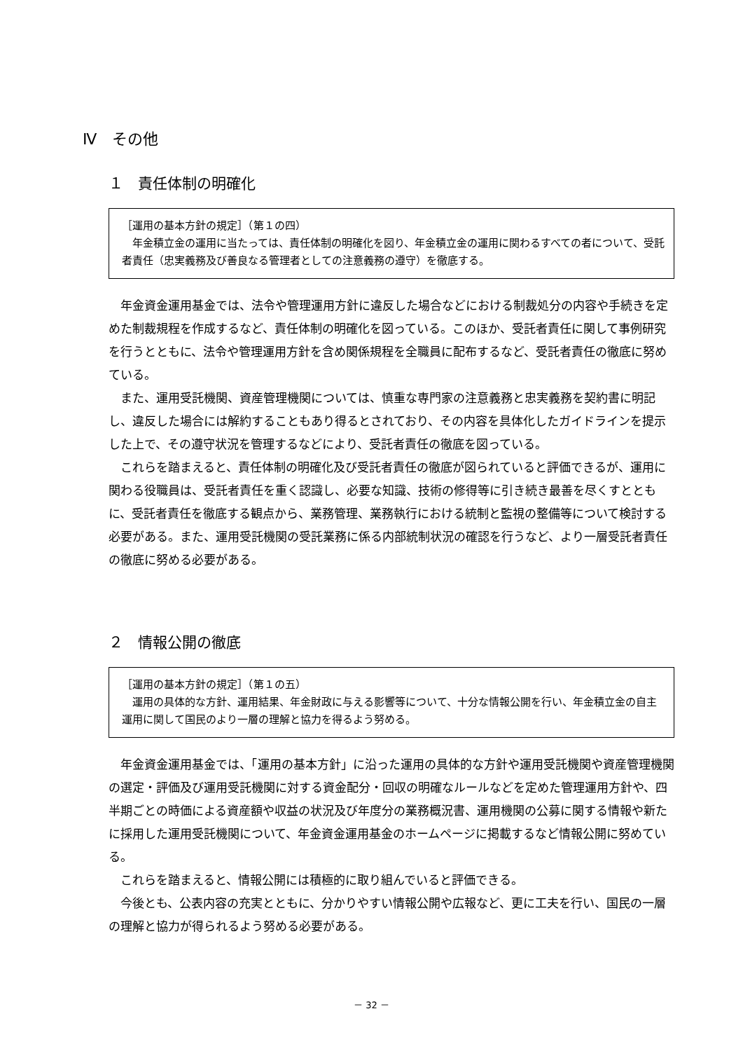Ⅳ　その他
１　責任体制の明確化
［運用の基本方針の規定］（第１の四）
　年金積立金の運用に当たっては、責任体制の明確化を図り、年金積立金の運用に関わるすべての者について、受託者責任（忠実義務及び善良なる管理者としての注意義務の遵守）を徹底する。
年金資金運用基金では、法令や管理運用方針に違反した場合などにおける制裁処分の内容や手続きを定めた制裁規程を作成するなど、責任体制の明確化を図っている。このほか、受託者責任に関して事例研究を行うとともに、法令や管理運用方針を含め関係規程を全職員に配布するなど、受託者責任の徹底に努めている。
また、運用受託機関、資産管理機関については、慎重な専門家の注意義務と忠実義務を契約書に明記し、違反した場合には解約することもあり得るとされており、その内容を具体化したガイドラインを提示した上で、その遵守状況を管理するなどにより、受託者責任の徹底を図っている。
これらを踏まえると、責任体制の明確化及び受託者責任の徹底が図られていると評価できるが、運用に関わる役職員は、受託者責任を重く認識し、必要な知識、技術の修得等に引き続き最善を尽くすとともに、受託者責任を徹底する観点から、業務管理、業務執行における統制と監視の整備等について検討する必要がある。また、運用受託機関の受託業務に係る内部統制状況の確認を行うなど、より一層受託者責任の徹底に努める必要がある。
２　情報公開の徹底
［運用の基本方針の規定］（第１の五）
　運用の具体的な方針、運用結果、年金財政に与える影響等について、十分な情報公開を行い、年金積立金の自主運用に関して国民のより一層の理解と協力を得るよう努める。
年金資金運用基金では、「運用の基本方針」に沿った運用の具体的な方針や運用受託機関や資産管理機関の選定・評価及び運用受託機関に対する資金配分・回収の明確なルールなどを定めた管理運用方針や、四半期ごとの時価による資産額や収益の状況及び年度分の業務概況書、運用機関の公募に関する情報や新たに採用した運用受託機関について、年金資金運用基金のホームページに掲載するなど情報公開に努めている。
これらを踏まえると、情報公開には積極的に取り組んでいると評価できる。
今後とも、公表内容の充実とともに、分かりやすい情報公開や広報など、更に工夫を行い、国民の一層の理解と協力が得られるよう努める必要がある。
－ 32 －